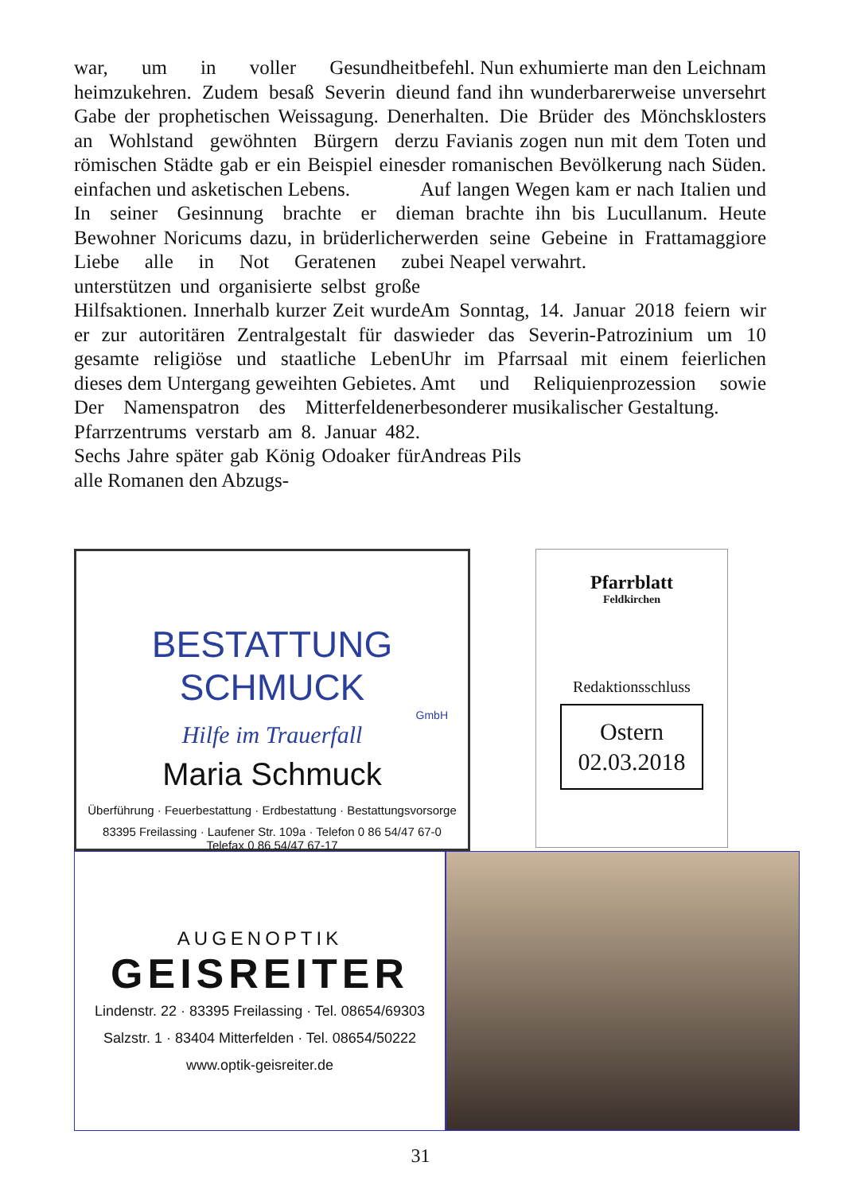war, um in voller Gesundheit heimzukehren. Zudem besaß Severin die Gabe der prophetischen Weissagung. Den an Wohlstand gewöhnten Bürgern der römischen Städte gab er ein Beispiel eines einfachen und asketischen Lebens.
In seiner Gesinnung brachte er die Bewohner Noricums dazu, in brüderlicher Liebe alle in Not Geratenen zu unterstützen und organisierte selbst große Hilfsaktionen. Innerhalb kurzer Zeit wurde er zur autoritären Zentralgestalt für das gesamte religiöse und staatliche Leben dieses dem Untergang geweihten Gebietes.
Der Namenspatron des Mitterfeldener Pfarrzentrums verstarb am 8. Januar 482. Sechs Jahre später gab König Odoaker für alle Romanen den Abzugs-
befehl. Nun exhumierte man den Leichnam und fand ihn wunderbarerweise unversehrt erhalten. Die Brüder des Mönchsklosters zu Favianis zogen nun mit dem Toten und der romanischen Bevölkerung nach Süden. Auf langen Wegen kam er nach Italien und man brachte ihn bis Lucullanum. Heute werden seine Gebeine in Frattamaggiore bei Neapel verwahrt.
Am Sonntag, 14. Januar 2018 feiern wir wieder das Severin-Patrozinium um 10 Uhr im Pfarrsaal mit einem feierlichen Amt und Reliquienprozession sowie besonderer musikalischer Gestaltung.
Andreas Pils
BESTATTUNG SCHMUCK
GmbH
Hilfe im Trauerfall
Maria Schmuck
Überführung · Feuerbestattung · Erdbestattung · Bestattungsvorsorge
83395 Freilassing · Laufener Str. 109a · Telefon 0 86 54/47 67-0
Telefax 0 86 54/47 67-17
Pfarrblatt
Feldkirchen
Redaktionsschluss
Ostern
02.03.2018
AUGENOPTIK
GEISREITER
Lindenstr. 22 · 83395 Freilassing · Tel. 08654/69303
Salzstr. 1 · 83404 Mitterfelden · Tel. 08654/50222
www.optik-geisreiter.de
31